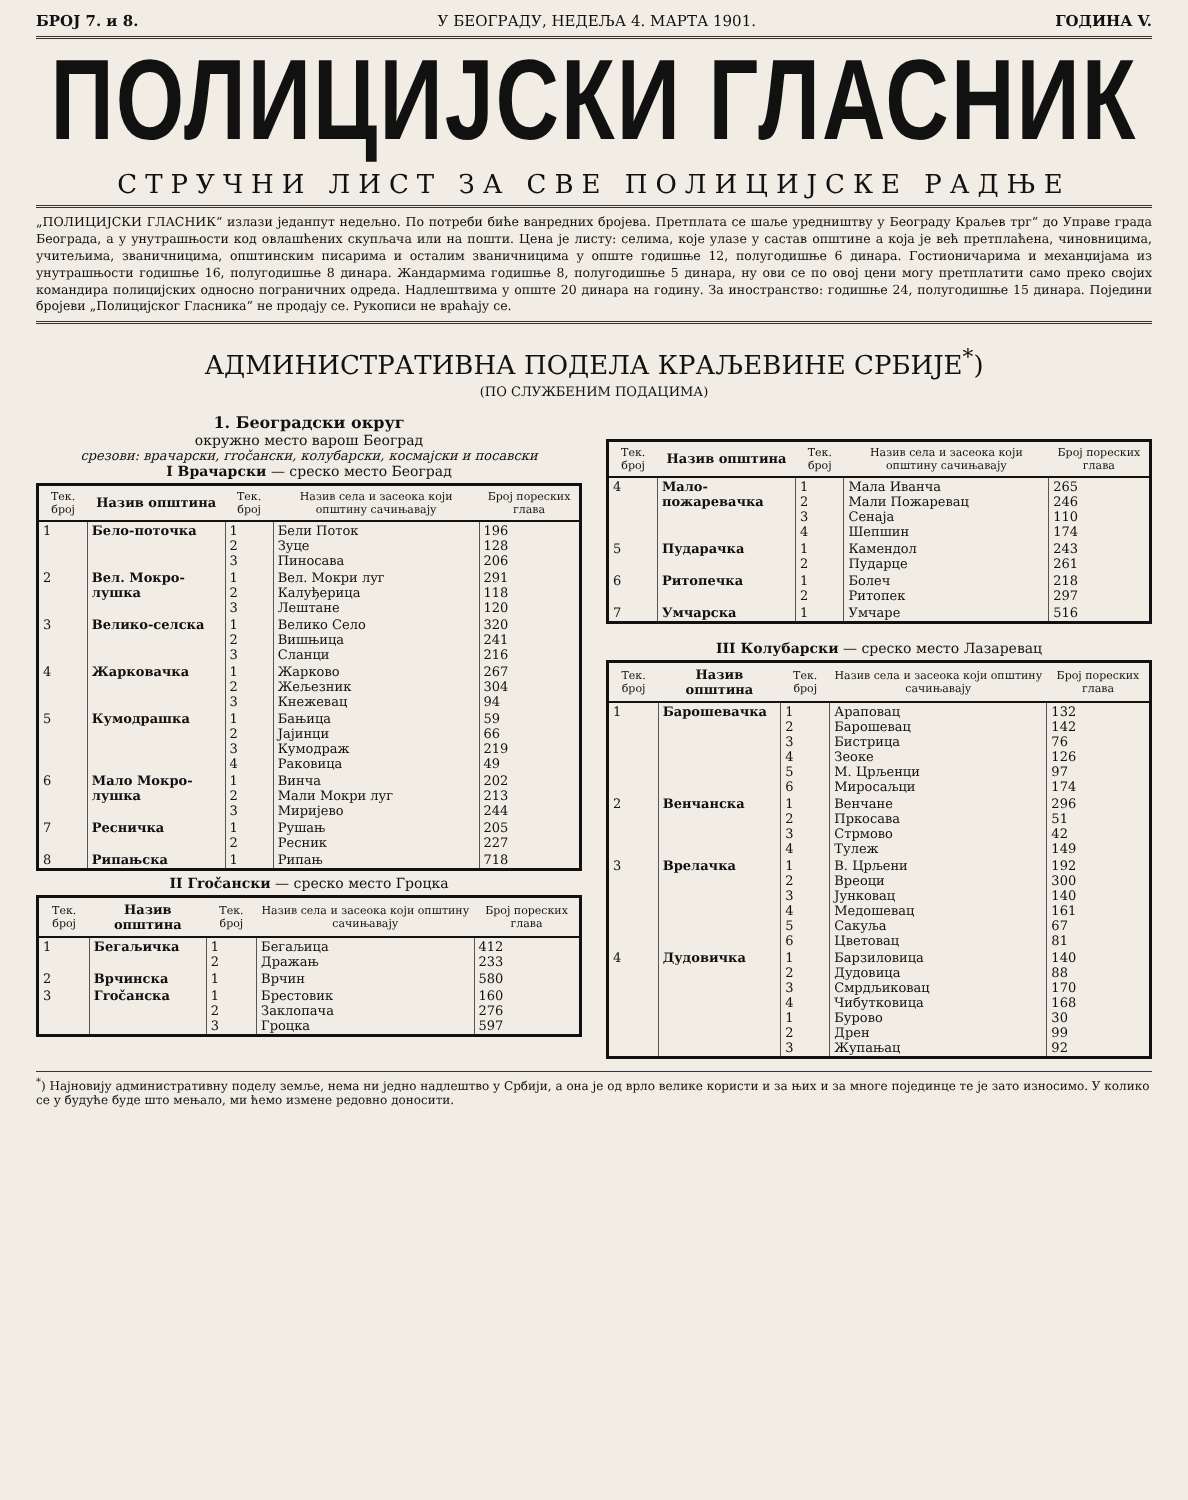БРОЈ 7. и 8. У БЕОГРАДУ, НЕДЕЉА 4. МАРТА 1901. ГОДИНА V.
ПОЛИЦИЈСКИ ГЛАСНИК
СТРУЧНИ ЛИСТ ЗА СВЕ ПОЛИЦИЈСКЕ РАДЊЕ
„ПОЛИЦИЈСКИ ГЛАСНИК“ излази једанпут недељно. По потреби биће ванредних бројева. Претплата се шаље уредништву у Београду Краљев трг“ до Управе града Београда, а у унутрашњости код овлашћених скупљача или на пошти. Цена је листу: селима, које улазе у састав општине а која је већ претплаћена, чиновницима, учитељима, званичницима, општинским писарима и осталим званичницима у опште годишње 12, полугодишње 6 динара. Гостионичарима и механџијама из унутрашњости годишње 16, полугодишње 8 динара. Жандармима годишње 8, полугодишње 5 динара, ну ови се по овој цени могу претплатити само преко својих командира полицијских односно пограничних одреда. Надлештвима у опште 20 динара на годину. За иностранство: годишње 24, полугодишње 15 динара. Поједини бројеви „Полицијског Гласника“ не продају се. Рукописи не враћају се.
АДМИНИСТРАТИВНА ПОДЕЛА КРАЉЕВИНЕ СРБИЈЕ<sup>*</sup>)
(ПО СЛУЖБЕНИМ ПОДАЦИМА)
1. Београдски округ
окружно место варош Београд
срезови: врачарски, гročански, колубарски, космајски и посавски
I Врачарски — среско место Београд
| Тек. број | Назив општина | Тек. број | Назив села и засеока који општину сачињавају | Број пореских глава |
| --- | --- | --- | --- | --- |
| 1 | Бело-поточка | 1 2 3 | Бели Поток Зуце Пиносава | 196 128 206 |
| 2 | Вел. Мокро-лушка | 1 2 3 | Вел. Мокри луг Калуђерица Лештане | 291 118 120 |
| 3 | Велико-селска | 1 2 3 | Велико Село Вишњица Сланци | 320 241 216 |
| 4 | Жарковачка | 1 2 3 | Жарково Жељезник Кнежевац | 267 304 94 |
| 5 | Кумодрашка | 1 2 3 4 | Бањица Јајинци Кумодраж Раковица | 59 66 219 49 |
| 6 | Мало Мокро-лушка | 1 2 3 | Винча Мали Мокри луг Миријево | 202 213 244 |
| 7 | Ресничка | 1 2 | Рушањ Ресник | 205 227 |
| 8 | Рипањска | 1 | Рипањ | 718 |
II Гročански — среско место Гроцка
| Тек. број | Назив општина | Тек. број | Назив села и засеока који општину сачињавају | Број пореских глава |
| --- | --- | --- | --- | --- |
| 1 | Бегаљичка | 1 2 | Бегаљица Дражањ | 412 233 |
| 2 | Врчинска | 1 | Врчин | 580 |
| 3 | Гročанска | 1 2 3 | Брестовик Заклопача Гроцка | 160 276 597 |
| Тек. број | Назив општина | Тек. број | Назив села и засеока који општину сачињавају | Број пореских глава |
| --- | --- | --- | --- | --- |
| 4 | Мало-пожаревачка | 1 2 3 4 | Мала Иванча Мали Пожаревац Сенаја Шепшин | 265 246 110 174 |
| 5 | Пударачка | 1 2 | Камендол Пударце | 243 261 |
| 6 | Ритопечка | 1 2 | Болеч Ритопек | 218 297 |
| 7 | Умчарска | 1 | Умчаре | 516 |
III Колубарски — среско место Лазаревац
| Тек. број | Назив општина | Тек. број | Назив села и засеока који општину сачињавају | Број пореских глава |
| --- | --- | --- | --- | --- |
| 1 | Барошевачка | 1 2 3 4 5 6 | Араповац Барошевац Бистрица Зеоке М. Црљенци Миросаљци | 132 142 76 126 97 174 |
| 2 | Венчанска | 1 2 3 4 | Венчане Пркосава Стрмово Тулеж | 296 51 42 149 |
| 3 | Врелачка | 1 2 3 4 5 6 | В. Црљени Вреоци Јунковац Медошевац Сакуља Цветовац | 192 300 140 161 67 81 |
| 4 | Дудовичка | 1 2 3 4 1 2 3 | Барзиловица Дудовица Смрдљиковац Чибутковица Бурово Дрен Жупањац | 140 88 170 168 30 99 92 |
<sup>*</sup>) Најновију административну поделу земље, нема ни једно надлештво у Србији, а она је од врло велике користи и за њих и за многе појединце те је зато износимо. У колико се у будуће буде што мењало, ми ћемо измене редовно доносити.